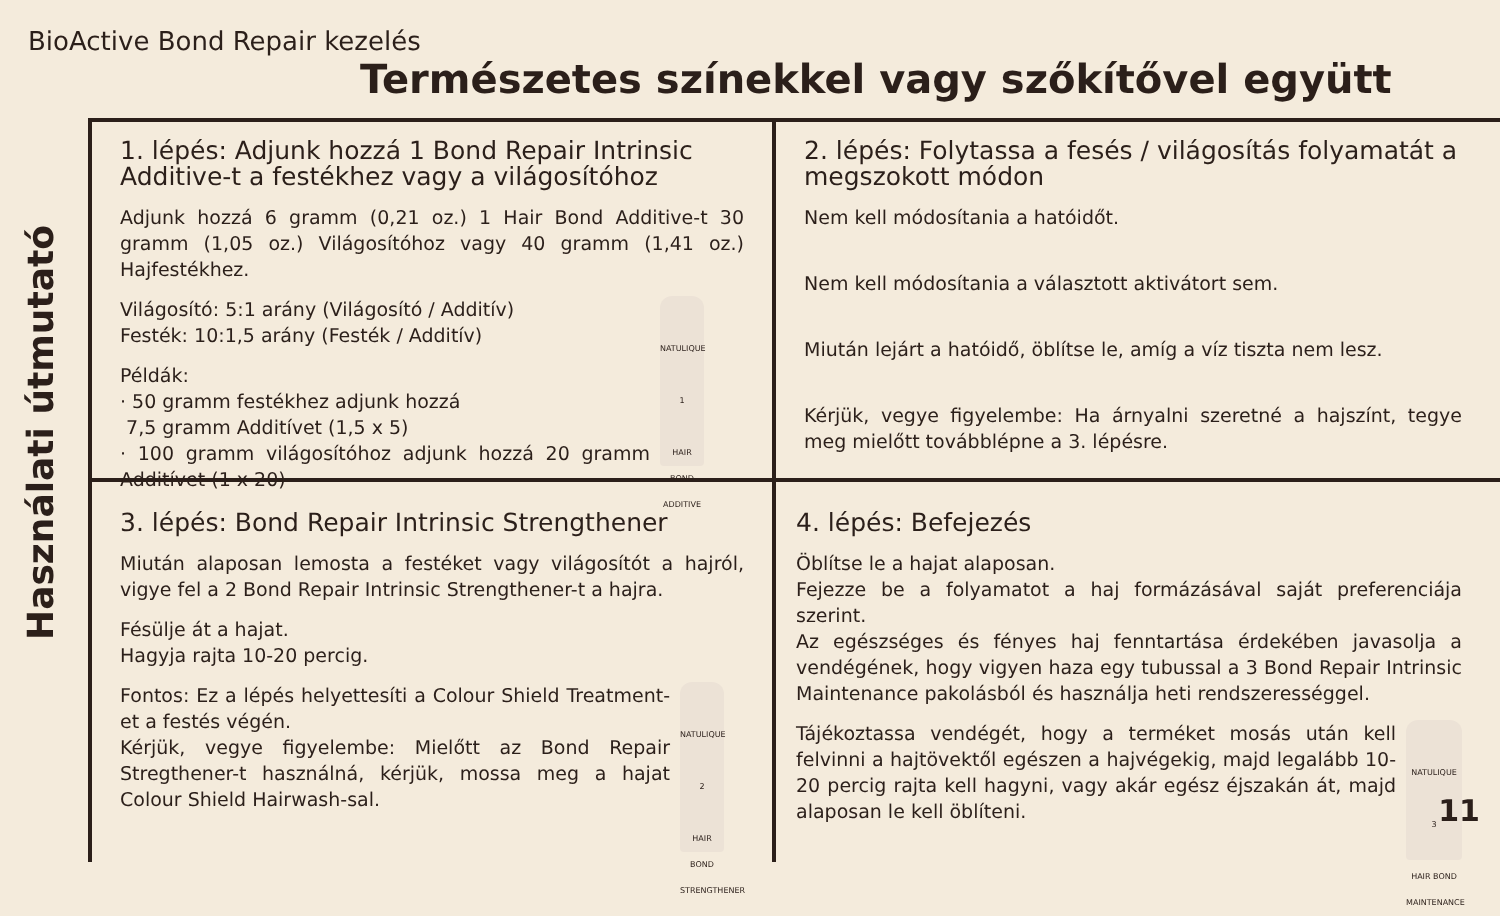BioActive Bond Repair kezelés
Természetes színekkel vagy szőkítővel együtt
Használati útmutató
1. lépés: Adjunk hozzá 1 Bond Repair Intrinsic Additive-t a festékhez vagy a világosítóhoz
Adjunk hozzá 6 gramm (0,21 oz.) 1 Hair Bond Additive-t 30 gramm (1,05 oz.) Világosítóhoz vagy 40 gramm (1,41 oz.) Hajfestékhez.
NATULIQUE
1
HAIR BOND ADDITIVE
Világosító: 5:1 arány (Világosító / Additív)
Festék: 10:1,5 arány (Festék / Additív)
Példák:
· 50 gramm festékhez adjunk hozzá
7,5 gramm Additívet (1,5 x 5)
· 100 gramm világosítóhoz adjunk hozzá 20 gramm Additívet (1 x 20)
2. lépés: Folytassa a fesés / világosítás folyamatát a megszokott módon
Nem kell módosítania a hatóidőt.
Nem kell módosítania a választott aktivátort sem.
Miután lejárt a hatóidő, öblítse le, amíg a víz tiszta nem lesz.
Kérjük, vegye figyelembe: Ha árnyalni szeretné a hajszínt, tegye meg mielőtt továbblépne a 3. lépésre.
3. lépés: Bond Repair Intrinsic Strengthener
Miután alaposan lemosta a festéket vagy világosítót a hajról, vigye fel a 2 Bond Repair Intrinsic Strengthener-t a hajra.
Fésülje át a hajat.
Hagyja rajta 10-20 percig.
NATULIQUE
2
HAIR BOND STRENGTHENER
Fontos: Ez a lépés helyettesíti a Colour Shield Treatment-et a festés végén.
Kérjük, vegye figyelembe: Mielőtt az Bond Repair Stregthener-t használná, kérjük, mossa meg a hajat Colour Shield Hairwash-sal.
4. lépés: Befejezés
Öblítse le a hajat alaposan.
Fejezze be a folyamatot a haj formázásával saját preferenciája szerint.
Az egészséges és fényes haj fenntartása érdekében javasolja a vendégének, hogy vigyen haza egy tubussal a 3 Bond Repair Intrinsic Maintenance pakolásból és használja heti rendszerességgel.
NATULIQUE
3
HAIR BOND MAINTENANCE
Tájékoztassa vendégét, hogy a terméket mosás után kell felvinni a hajtövektől egészen a hajvégekig, majd legalább 10-20 percig rajta kell hagyni, vagy akár egész éjszakán át, majd alaposan le kell öblíteni.
11